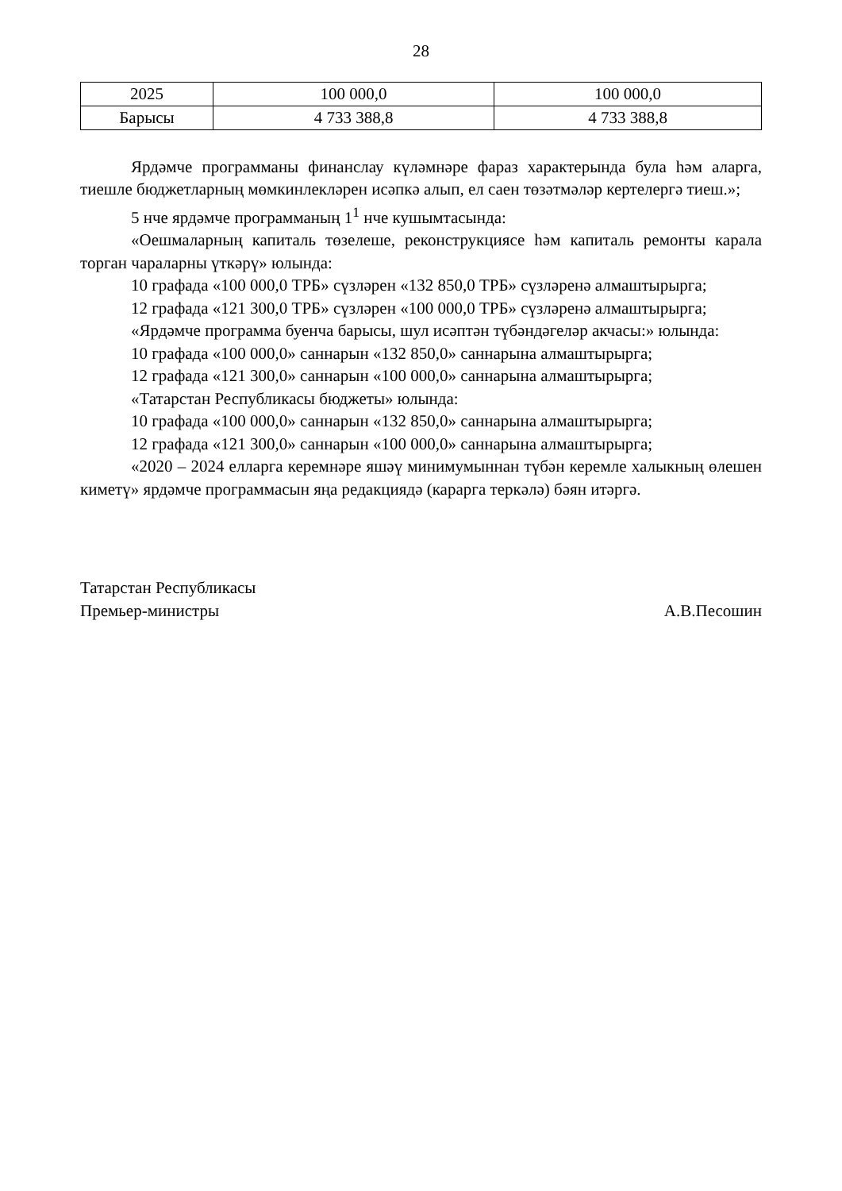28
| 2025 | 100 000,0 | 100 000,0 |
| Барысы | 4 733 388,8 | 4 733 388,8 |
Ярдәмче программаны финанслау күләмнәре фараз характерында була һәм аларга, тиешле бюджетларның мөмкинлекләрен исәпкә алып, ел саен төзәтмәләр кертелергә тиеш.»;
5 нче ярдәмче программаның 1<sup>1</sup> нче кушымтасында:
«Оешмаларның капиталь төзелеше, реконструкциясе һәм капиталь ремонты карала торган чараларны үткәрү» юлында:
10 графада «100 000,0 ТРБ» сүзләрен «132 850,0 ТРБ» сүзләренә алмаштырырга;
12 графада «121 300,0 ТРБ» сүзләрен «100 000,0 ТРБ» сүзләренә алмаштырырга;
«Ярдәмче программа буенча барысы, шул исәптән түбәндәгеләр акчасы:» юлында:
10 графада «100 000,0» саннарын «132 850,0» саннарына алмаштырырга;
12 графада «121 300,0» саннарын «100 000,0» саннарына алмаштырырга;
«Татарстан Республикасы бюджеты» юлында:
10 графада «100 000,0» саннарын «132 850,0» саннарына алмаштырырга;
12 графада «121 300,0» саннарын «100 000,0» саннарына алмаштырырга;
«2020 – 2024 елларга керемнәре яшәү минимумыннан түбән керемле халыкның өлешен киметү» ярдәмче программасын яңа редакциядә (карарга теркәлә) бәян итәргә.
Татарстан Республикасы
Премьер-министры
А.В.Песошин